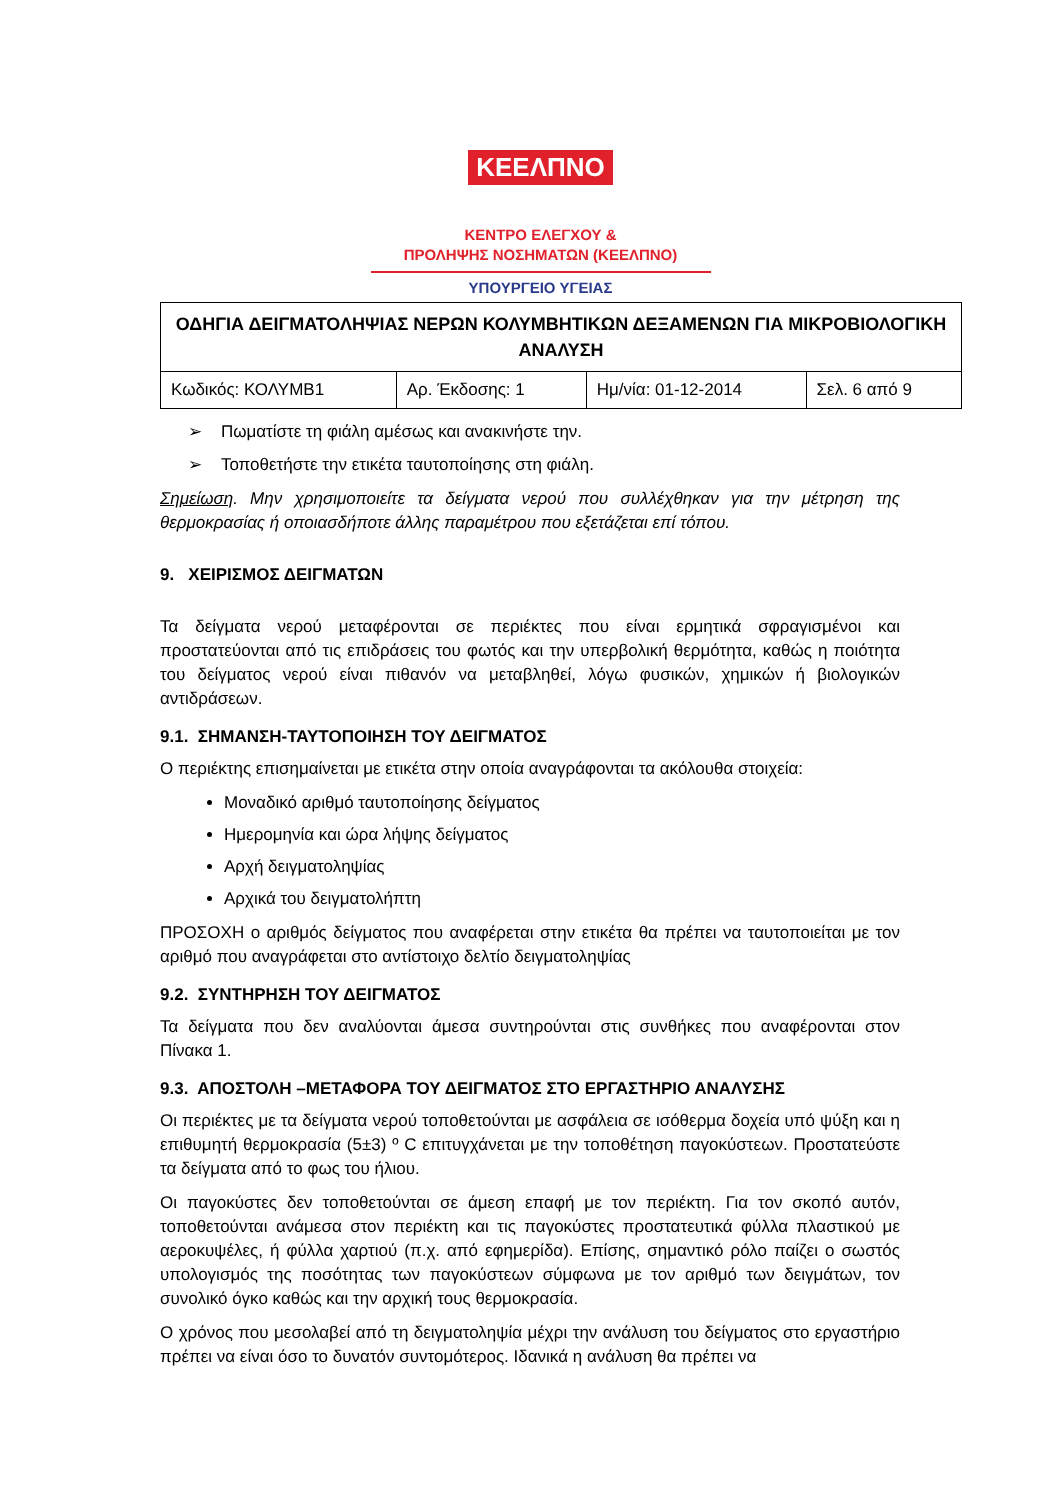ΚΕΕΛΠΝΟ
ΚΕΝΤΡΟ ΕΛΕΓΧΟΥ &
ΠΡΟΛΗΨΗΣ ΝΟΣΗΜΑΤΩΝ (ΚΕΕΛΠΝΟ)
ΥΠΟΥΡΓΕΙΟ ΥΓΕΙΑΣ
| ΟΔΗΓΙΑ ΔΕΙΓΜΑΤΟΛΗΨΙΑΣ ΝΕΡΩΝ ΚΟΛΥΜΒΗΤΙΚΩΝ ΔΕΞΑΜΕΝΩΝ ΓΙΑ ΜΙΚΡΟΒΙΟΛΟΓΙΚΗ ΑΝΑΛΥΣΗ | | | |
| Κωδικός: ΚΟΛΥΜΒ1 | Αρ. Έκδοσης: 1 | Ημ/νία: 01-12-2014 | Σελ. 6 από 9 |
➢ Πωματίστε τη φιάλη αμέσως και ανακινήστε την.
➢ Τοποθετήστε την ετικέτα ταυτοποίησης στη φιάλη.
Σημείωση. Μην χρησιμοποιείτε τα δείγματα νερού που συλλέχθηκαν για την μέτρηση της θερμοκρασίας ή οποιασδήποτε άλλης παραμέτρου που εξετάζεται επί τόπου.
9. ΧΕΙΡΙΣΜΟΣ ΔΕΙΓΜΑΤΩΝ
Τα δείγματα νερού μεταφέρονται σε περιέκτες που είναι ερμητικά σφραγισμένοι και προστατεύονται από τις επιδράσεις του φωτός και την υπερβολική θερμότητα, καθώς η ποιότητα του δείγματος νερού είναι πιθανόν να μεταβληθεί, λόγω φυσικών, χημικών ή βιολογικών αντιδράσεων.
9.1. ΣΗΜΑΝΣΗ-ΤΑΥΤΟΠΟΙΗΣΗ ΤΟΥ ΔΕΙΓΜΑΤΟΣ
Ο περιέκτης επισημαίνεται με ετικέτα στην οποία αναγράφονται τα ακόλουθα στοιχεία:
Μοναδικό αριθμό ταυτοποίησης δείγματος
Ημερομηνία και ώρα λήψης δείγματος
Αρχή δειγματοληψίας
Αρχικά του δειγματολήπτη
ΠΡΟΣΟΧΗ ο αριθμός δείγματος που αναφέρεται στην ετικέτα θα πρέπει να ταυτοποιείται με τον αριθμό που αναγράφεται στο αντίστοιχο δελτίο δειγματοληψίας
9.2. ΣΥΝΤΗΡΗΣΗ ΤΟΥ ΔΕΙΓΜΑΤΟΣ
Τα δείγματα που δεν αναλύονται άμεσα συντηρούνται στις συνθήκες που αναφέρονται στον Πίνακα 1.
9.3. ΑΠΟΣΤΟΛΗ –ΜΕΤΑΦΟΡΑ ΤΟΥ ΔΕΙΓΜΑΤΟΣ ΣΤΟ ΕΡΓΑΣΤΗΡΙΟ ΑΝΑΛΥΣΗΣ
Οι περιέκτες με τα δείγματα νερού τοποθετούνται με ασφάλεια σε ισόθερμα δοχεία υπό ψύξη και η επιθυμητή θερμοκρασία (5±3) º C επιτυγχάνεται με την τοποθέτηση παγοκύστεων. Προστατεύστε τα δείγματα από το φως του ήλιου.
Οι παγοκύστες δεν τοποθετούνται σε άμεση επαφή με τον περιέκτη. Για τον σκοπό αυτόν, τοποθετούνται ανάμεσα στον περιέκτη και τις παγοκύστες προστατευτικά φύλλα πλαστικού με αεροκυψέλες, ή φύλλα χαρτιού (π.χ. από εφημερίδα). Επίσης, σημαντικό ρόλο παίζει ο σωστός υπολογισμός της ποσότητας των παγοκύστεων σύμφωνα με τον αριθμό των δειγμάτων, τον συνολικό όγκο καθώς και την αρχική τους θερμοκρασία.
Ο χρόνος που μεσολαβεί από τη δειγματοληψία μέχρι την ανάλυση του δείγματος στο εργαστήριο πρέπει να είναι όσο το δυνατόν συντομότερος. Ιδανικά η ανάλυση θα πρέπει να